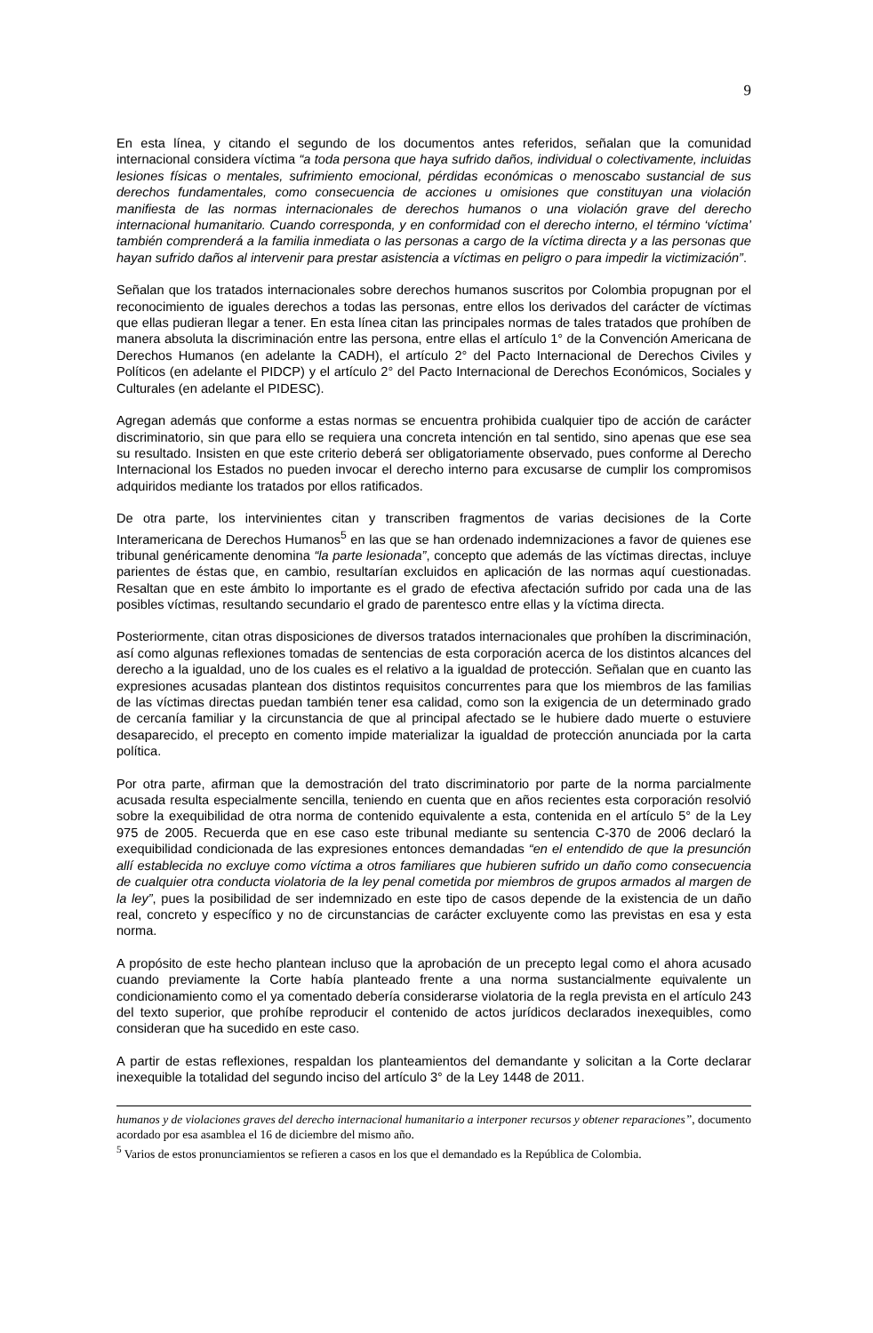9
En esta línea, y citando el segundo de los documentos antes referidos, señalan que la comunidad internacional considera víctima “a toda persona que haya sufrido daños, individual o colectivamente, incluidas lesiones físicas o mentales, sufrimiento emocional, pérdidas económicas o menoscabo sustancial de sus derechos fundamentales, como consecuencia de acciones u omisiones que constituyan una violación manifiesta de las normas internacionales de derechos humanos o una violación grave del derecho internacional humanitario. Cuando corresponda, y en conformidad con el derecho interno, el término ‘víctima’ también comprenderá a la familia inmediata o las personas a cargo de la víctima directa y a las personas que hayan sufrido daños al intervenir para prestar asistencia a víctimas en peligro o para impedir la victimización”.
Señalan que los tratados internacionales sobre derechos humanos suscritos por Colombia propugnan por el reconocimiento de iguales derechos a todas las personas, entre ellos los derivados del carácter de víctimas que ellas pudieran llegar a tener. En esta línea citan las principales normas de tales tratados que prohíben de manera absoluta la discriminación entre las persona, entre ellas el artículo 1° de la Convención Americana de Derechos Humanos (en adelante la CADH), el artículo 2° del Pacto Internacional de Derechos Civiles y Políticos (en adelante el PIDCP) y el artículo 2° del Pacto Internacional de Derechos Económicos, Sociales y Culturales (en adelante el PIDESC).
Agregan además que conforme a estas normas se encuentra prohibida cualquier tipo de acción de carácter discriminatorio, sin que para ello se requiera una concreta intención en tal sentido, sino apenas que ese sea su resultado. Insisten en que este criterio deberá ser obligatoriamente observado, pues conforme al Derecho Internacional los Estados no pueden invocar el derecho interno para excusarse de cumplir los compromisos adquiridos mediante los tratados por ellos ratificados.
De otra parte, los intervinientes citan y transcriben fragmentos de varias decisiones de la Corte Interamericana de Derechos Humanos<sup>5</sup> en las que se han ordenado indemnizaciones a favor de quienes ese tribunal genéricamente denomina “la parte lesionada”, concepto que además de las víctimas directas, incluye parientes de éstas que, en cambio, resultarían excluidos en aplicación de las normas aquí cuestionadas. Resaltan que en este ámbito lo importante es el grado de efectiva afectación sufrido por cada una de las posibles víctimas, resultando secundario el grado de parentesco entre ellas y la víctima directa.
Posteriormente, citan otras disposiciones de diversos tratados internacionales que prohíben la discriminación, así como algunas reflexiones tomadas de sentencias de esta corporación acerca de los distintos alcances del derecho a la igualdad, uno de los cuales es el relativo a la igualdad de protección. Señalan que en cuanto las expresiones acusadas plantean dos distintos requisitos concurrentes para que los miembros de las familias de las víctimas directas puedan también tener esa calidad, como son la exigencia de un determinado grado de cercanía familiar y la circunstancia de que al principal afectado se le hubiere dado muerte o estuviere desaparecido, el precepto en comento impide materializar la igualdad de protección anunciada por la carta política.
Por otra parte, afirman que la demostración del trato discriminatorio por parte de la norma parcialmente acusada resulta especialmente sencilla, teniendo en cuenta que en años recientes esta corporación resolvió sobre la exequibilidad de otra norma de contenido equivalente a esta, contenida en el artículo 5° de la Ley 975 de 2005. Recuerda que en ese caso este tribunal mediante su sentencia C-370 de 2006 declaró la exequibilidad condicionada de las expresiones entonces demandadas “en el entendido de que la presunción allí establecida no excluye como víctima a otros familiares que hubieren sufrido un daño como consecuencia de cualquier otra conducta violatoria de la ley penal cometida por miembros de grupos armados al margen de la ley”, pues la posibilidad de ser indemnizado en este tipo de casos depende de la existencia de un daño real, concreto y específico y no de circunstancias de carácter excluyente como las previstas en esa y esta norma.
A propósito de este hecho plantean incluso que la aprobación de un precepto legal como el ahora acusado cuando previamente la Corte había planteado frente a una norma sustancialmente equivalente un condicionamiento como el ya comentado debería considerarse violatoria de la regla prevista en el artículo 243 del texto superior, que prohíbe reproducir el contenido de actos jurídicos declarados inexequibles, como consideran que ha sucedido en este caso.
A partir de estas reflexiones, respaldan los planteamientos del demandante y solicitan a la Corte declarar inexequible la totalidad del segundo inciso del artículo 3° de la Ley 1448 de 2011.
humanos y de violaciones graves del derecho internacional humanitario a interponer recursos y obtener reparaciones”, documento acordado por esa asamblea el 16 de diciembre del mismo año.
<sup>5</sup> Varios de estos pronunciamientos se refieren a casos en los que el demandado es la República de Colombia.